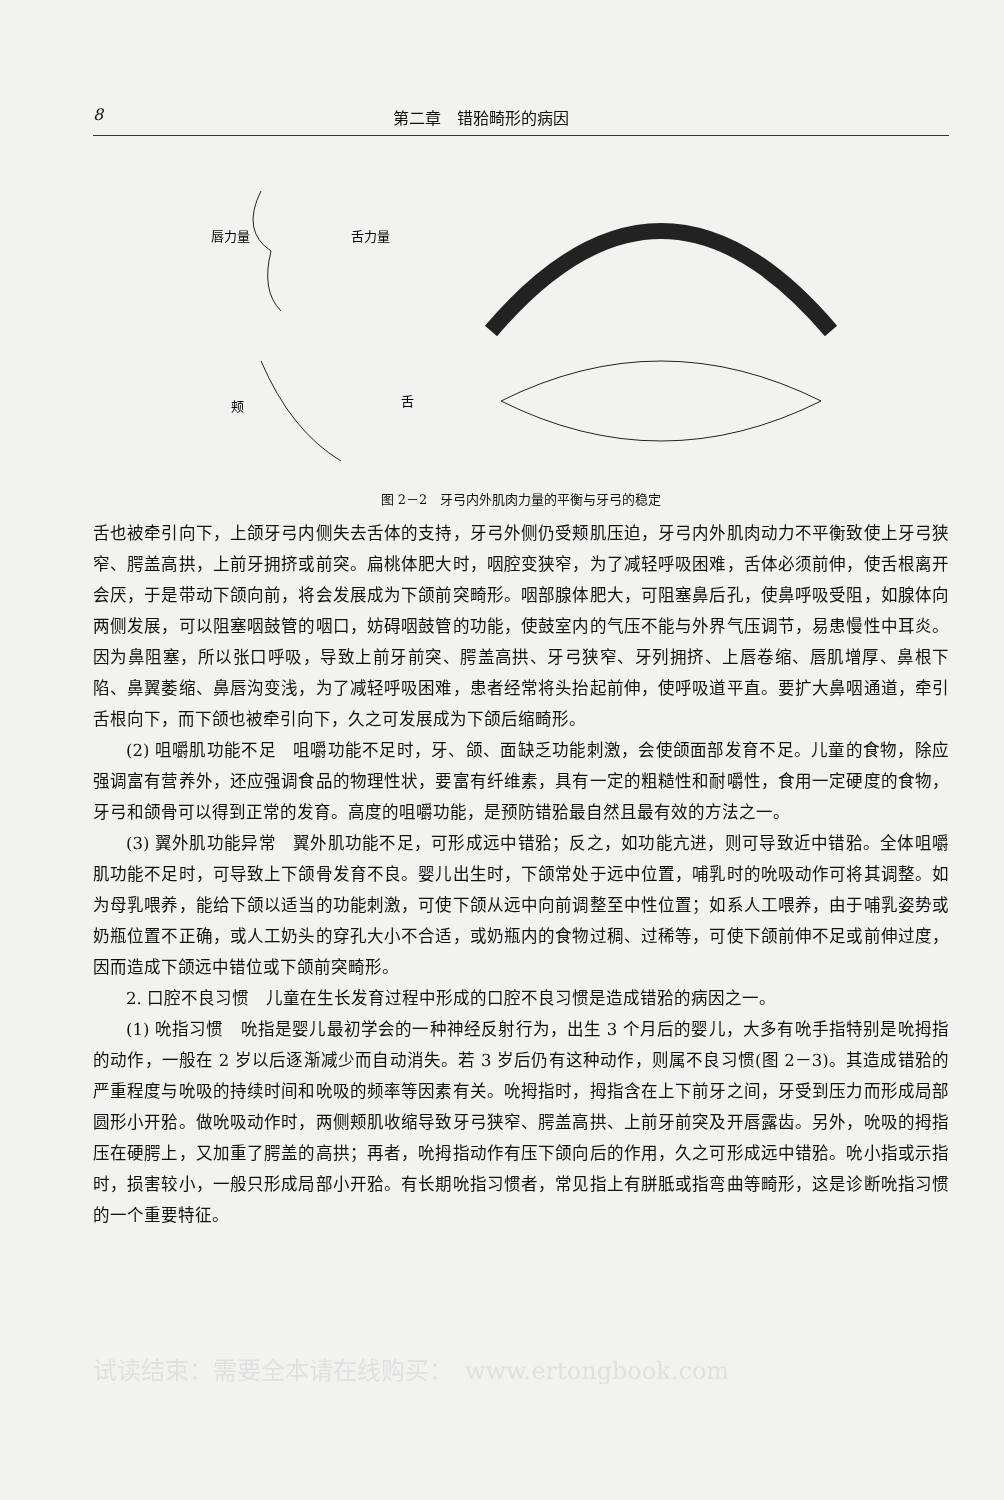8 第二章　错𬌗畸形的病因
唇力量
舌力量
颊
舌
图 2－2　牙弓内外肌肉力量的平衡与牙弓的稳定
舌也被牵引向下，上颌牙弓内侧失去舌体的支持，牙弓外侧仍受颊肌压迫，牙弓内外肌肉动力不平衡致使上牙弓狭窄、腭盖高拱，上前牙拥挤或前突。扁桃体肥大时，咽腔变狭窄，为了减轻呼吸困难，舌体必须前伸，使舌根离开会厌，于是带动下颌向前，将会发展成为下颌前突畸形。咽部腺体肥大，可阻塞鼻后孔，使鼻呼吸受阻，如腺体向两侧发展，可以阻塞咽鼓管的咽口，妨碍咽鼓管的功能，使鼓室内的气压不能与外界气压调节，易患慢性中耳炎。因为鼻阻塞，所以张口呼吸，导致上前牙前突、腭盖高拱、牙弓狭窄、牙列拥挤、上唇卷缩、唇肌增厚、鼻根下陷、鼻翼萎缩、鼻唇沟变浅，为了减轻呼吸困难，患者经常将头抬起前伸，使呼吸道平直。要扩大鼻咽通道，牵引舌根向下，而下颌也被牵引向下，久之可发展成为下颌后缩畸形。
(2) 咀嚼肌功能不足　咀嚼功能不足时，牙、颌、面缺乏功能刺激，会使颌面部发育不足。儿童的食物，除应强调富有营养外，还应强调食品的物理性状，要富有纤维素，具有一定的粗糙性和耐嚼性，食用一定硬度的食物，牙弓和颌骨可以得到正常的发育。高度的咀嚼功能，是预防错𬌗最自然且最有效的方法之一。
(3) 翼外肌功能异常　翼外肌功能不足，可形成远中错𬌗；反之，如功能亢进，则可导致近中错𬌗。全体咀嚼肌功能不足时，可导致上下颌骨发育不良。婴儿出生时，下颌常处于远中位置，哺乳时的吮吸动作可将其调整。如为母乳喂养，能给下颌以适当的功能刺激，可使下颌从远中向前调整至中性位置；如系人工喂养，由于哺乳姿势或奶瓶位置不正确，或人工奶头的穿孔大小不合适，或奶瓶内的食物过稠、过稀等，可使下颌前伸不足或前伸过度，因而造成下颌远中错位或下颌前突畸形。
2. 口腔不良习惯　儿童在生长发育过程中形成的口腔不良习惯是造成错𬌗的病因之一。
(1) 吮指习惯　吮指是婴儿最初学会的一种神经反射行为，出生 3 个月后的婴儿，大多有吮手指特别是吮拇指的动作，一般在 2 岁以后逐渐减少而自动消失。若 3 岁后仍有这种动作，则属不良习惯(图 2－3)。其造成错𬌗的严重程度与吮吸的持续时间和吮吸的频率等因素有关。吮拇指时，拇指含在上下前牙之间，牙受到压力而形成局部圆形小开𬌗。做吮吸动作时，两侧颊肌收缩导致牙弓狭窄、腭盖高拱、上前牙前突及开唇露齿。另外，吮吸的拇指压在硬腭上，又加重了腭盖的高拱；再者，吮拇指动作有压下颌向后的作用，久之可形成远中错𬌗。吮小指或示指时，损害较小，一般只形成局部小开𬌗。有长期吮指习惯者，常见指上有胼胝或指弯曲等畸形，这是诊断吮指习惯的一个重要特征。
试读结束：需要全本请在线购买：　www.ertongbook.com